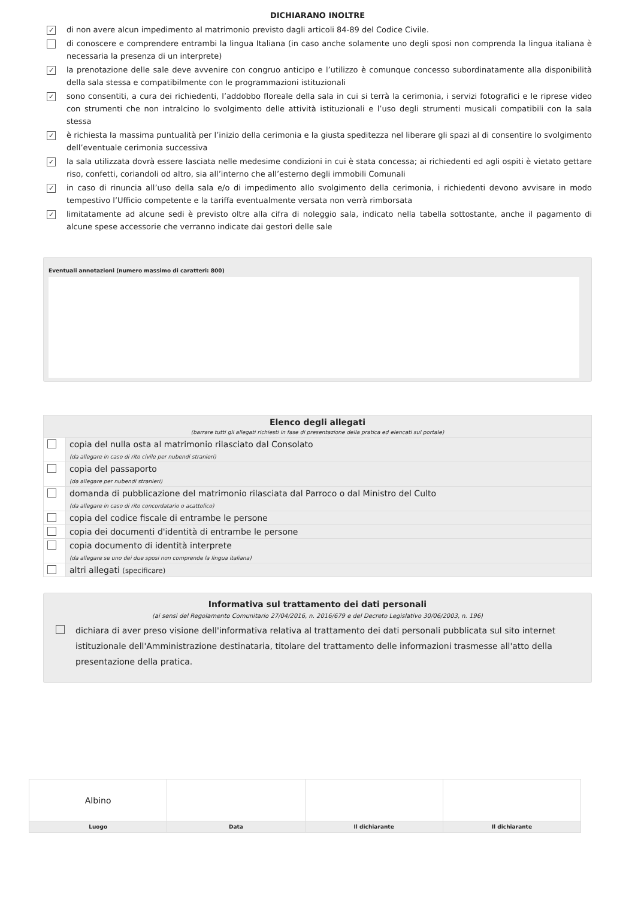DICHIARANO INOLTRE
✓ di non avere alcun impedimento al matrimonio previsto dagli articoli 84-89 del Codice Civile.
di conoscere e comprendere entrambi la lingua Italiana (in caso anche solamente uno degli sposi non comprenda la lingua italiana è necessaria la presenza di un interprete)
✓ la prenotazione delle sale deve avvenire con congruo anticipo e l’utilizzo è comunque concesso subordinatamente alla disponibilità della sala stessa e compatibilmente con le programmazioni istituzionali
✓ sono consentiti, a cura dei richiedenti, l’addobbo floreale della sala in cui si terrà la cerimonia, i servizi fotografici e le riprese video con strumenti che non intralcino lo svolgimento delle attività istituzionali e l’uso degli strumenti musicali compatibili con la sala stessa
✓ è richiesta la massima puntualità per l’inizio della cerimonia e la giusta speditezza nel liberare gli spazi al di consentire lo svolgimento dell’eventuale cerimonia successiva
✓ la sala utilizzata dovrà essere lasciata nelle medesime condizioni in cui è stata concessa; ai richiedenti ed agli ospiti è vietato gettare riso, confetti, coriandoli od altro, sia all’interno che all’esterno degli immobili Comunali
✓ in caso di rinuncia all’uso della sala e/o di impedimento allo svolgimento della cerimonia, i richiedenti devono avvisare in modo tempestivo l’Ufficio competente e la tariffa eventualmente versata non verrà rimborsata
✓ limitatamente ad alcune sedi è previsto oltre alla cifra di noleggio sala, indicato nella tabella sottostante, anche il pagamento di alcune spese accessorie che verranno indicate dai gestori delle sale
Eventuali annotazioni (numero massimo di caratteri: 800)
| Elenco degli allegati (barrare tutti gli allegati richiesti in fase di presentazione della pratica ed elencati sul portale) | |
| | copia del nulla osta al matrimonio rilasciato dal Consolato (da allegare in caso di rito civile per nubendi stranieri) |
| | copia del passaporto (da allegare per nubendi stranieri) |
| | domanda di pubblicazione del matrimonio rilasciata dal Parroco o dal Ministro del Culto (da allegare in caso di rito concordatario o acattolico) |
| | copia del codice fiscale di entrambe le persone |
| | copia dei documenti d'identità di entrambe le persone |
| | copia documento di identità interprete (da allegare se uno dei due sposi non comprende la lingua italiana) |
| | altri allegati (specificare) |
Informativa sul trattamento dei dati personali
(ai sensi del Regolamento Comunitario 27/04/2016, n. 2016/679 e del Decreto Legislativo 30/06/2003, n. 196)
dichiara di aver preso visione dell'informativa relativa al trattamento dei dati personali pubblicata sul sito internet istituzionale dell'Amministrazione destinataria, titolare del trattamento delle informazioni trasmesse all'atto della presentazione della pratica.
| Albino | | | |
| Luogo | Data | Il dichiarante | Il dichiarante |